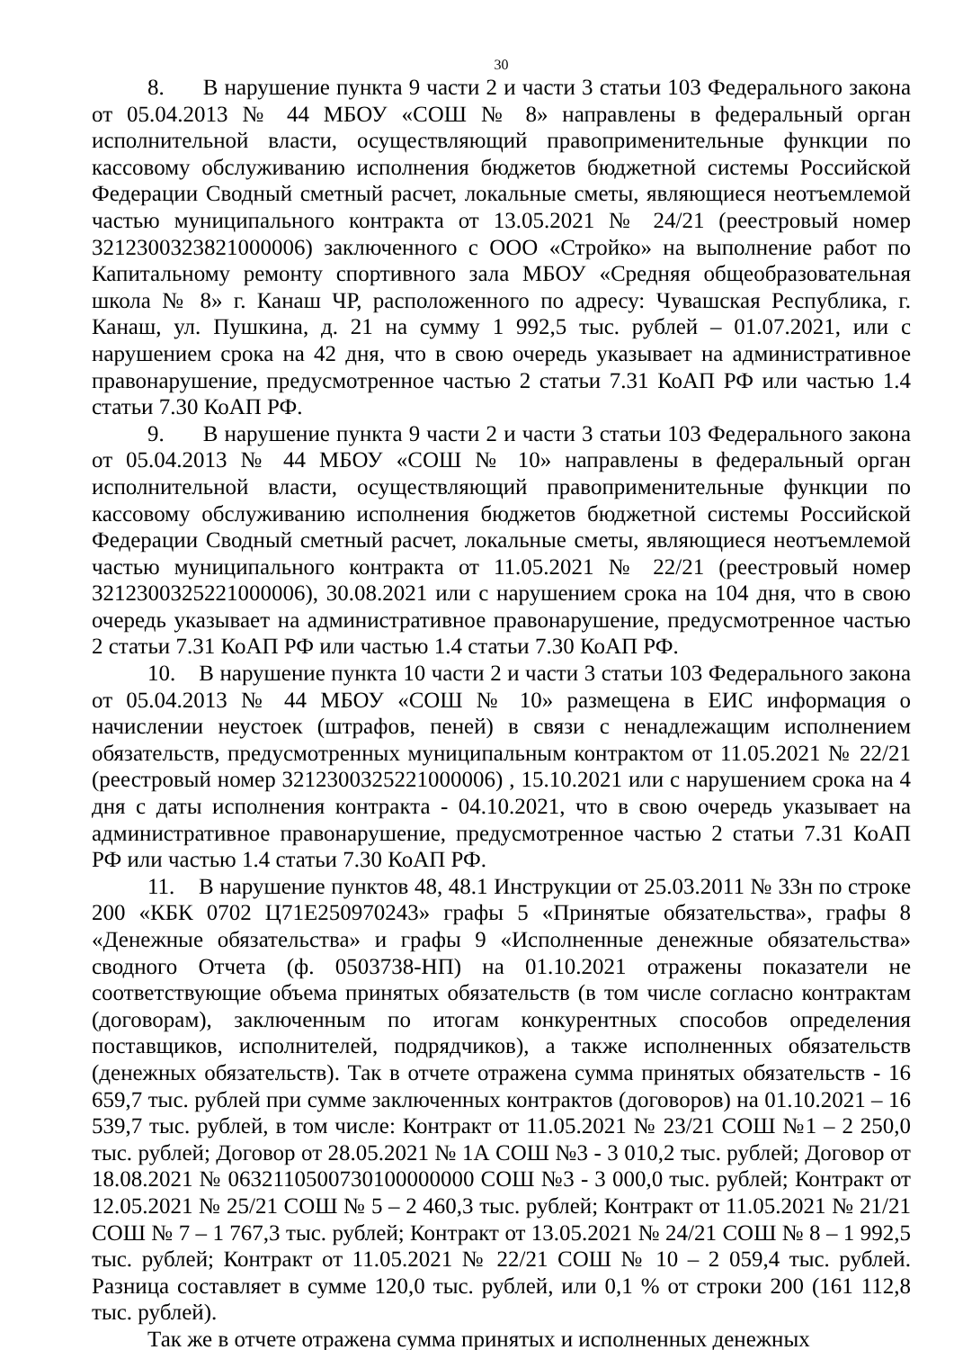30
8. В нарушение пункта 9 части 2 и части 3 статьи 103 Федерального закона от 05.04.2013 № 44 МБОУ «СОШ № 8» направлены в федеральный орган исполнительной власти, осуществляющий правоприменительные функции по кассовому обслуживанию исполнения бюджетов бюджетной системы Российской Федерации Сводный сметный расчет, локальные сметы, являющиеся неотъемлемой частью муниципального контракта от 13.05.2021 № 24/21 (реестровый номер 3212300323821000006) заключенного с ООО «Стройко» на выполнение работ по Капитальному ремонту спортивного зала МБОУ «Средняя общеобразовательная школа № 8» г. Канаш ЧР, расположенного по адресу: Чувашская Республика, г. Канаш, ул. Пушкина, д. 21 на сумму 1 992,5 тыс. рублей – 01.07.2021, или с нарушением срока на 42 дня, что в свою очередь указывает на административное правонарушение, предусмотренное частью 2 статьи 7.31 КоАП РФ или частью 1.4 статьи 7.30 КоАП РФ.
9. В нарушение пункта 9 части 2 и части 3 статьи 103 Федерального закона от 05.04.2013 № 44 МБОУ «СОШ № 10» направлены в федеральный орган исполнительной власти, осуществляющий правоприменительные функции по кассовому обслуживанию исполнения бюджетов бюджетной системы Российской Федерации Сводный сметный расчет, локальные сметы, являющиеся неотъемлемой частью муниципального контракта от 11.05.2021 № 22/21 (реестровый номер 3212300325221000006), 30.08.2021 или с нарушением срока на 104 дня, что в свою очередь указывает на административное правонарушение, предусмотренное частью 2 статьи 7.31 КоАП РФ или частью 1.4 статьи 7.30 КоАП РФ.
10. В нарушение пункта 10 части 2 и части 3 статьи 103 Федерального закона от 05.04.2013 № 44 МБОУ «СОШ № 10» размещена в ЕИС информация о начислении неустоек (штрафов, пеней) в связи с ненадлежащим исполнением обязательств, предусмотренных муниципальным контрактом от 11.05.2021 № 22/21 (реестровый номер 3212300325221000006) , 15.10.2021 или с нарушением срока на 4 дня с даты исполнения контракта - 04.10.2021, что в свою очередь указывает на административное правонарушение, предусмотренное частью 2 статьи 7.31 КоАП РФ или частью 1.4 статьи 7.30 КоАП РФ.
11. В нарушение пунктов 48, 48.1 Инструкции от 25.03.2011 № 33н по строке 200 «КБК 0702 Ц71Е250970243» графы 5 «Принятые обязательства», графы 8 «Денежные обязательства» и графы 9 «Исполненные денежные обязательства» сводного Отчета (ф. 0503738-НП) на 01.10.2021 отражены показатели не соответствующие объема принятых обязательств (в том числе согласно контрактам (договорам), заключенным по итогам конкурентных способов определения поставщиков, исполнителей, подрядчиков), а также исполненных обязательств (денежных обязательств). Так в отчете отражена сумма принятых обязательств - 16 659,7 тыс. рублей при сумме заключенных контрактов (договоров) на 01.10.2021 – 16 539,7 тыс. рублей, в том числе: Контракт от 11.05.2021 № 23/21 СОШ №1 – 2 250,0 тыс. рублей; Договор от 28.05.2021 № 1А СОШ №3 - 3 010,2 тыс. рублей; Договор от 18.08.2021 № 0632110500730100000000 СОШ №3 - 3 000,0 тыс. рублей; Контракт от 12.05.2021 № 25/21 СОШ № 5 – 2 460,3 тыс. рублей; Контракт от 11.05.2021 № 21/21 СОШ № 7 – 1 767,3 тыс. рублей; Контракт от 13.05.2021 № 24/21 СОШ № 8 – 1 992,5 тыс. рублей; Контракт от 11.05.2021 № 22/21 СОШ № 10 – 2 059,4 тыс. рублей. Разница составляет в сумме 120,0 тыс. рублей, или 0,1 % от строки 200 (161 112,8 тыс. рублей).
Так же в отчете отражена сумма принятых и исполненных денежных